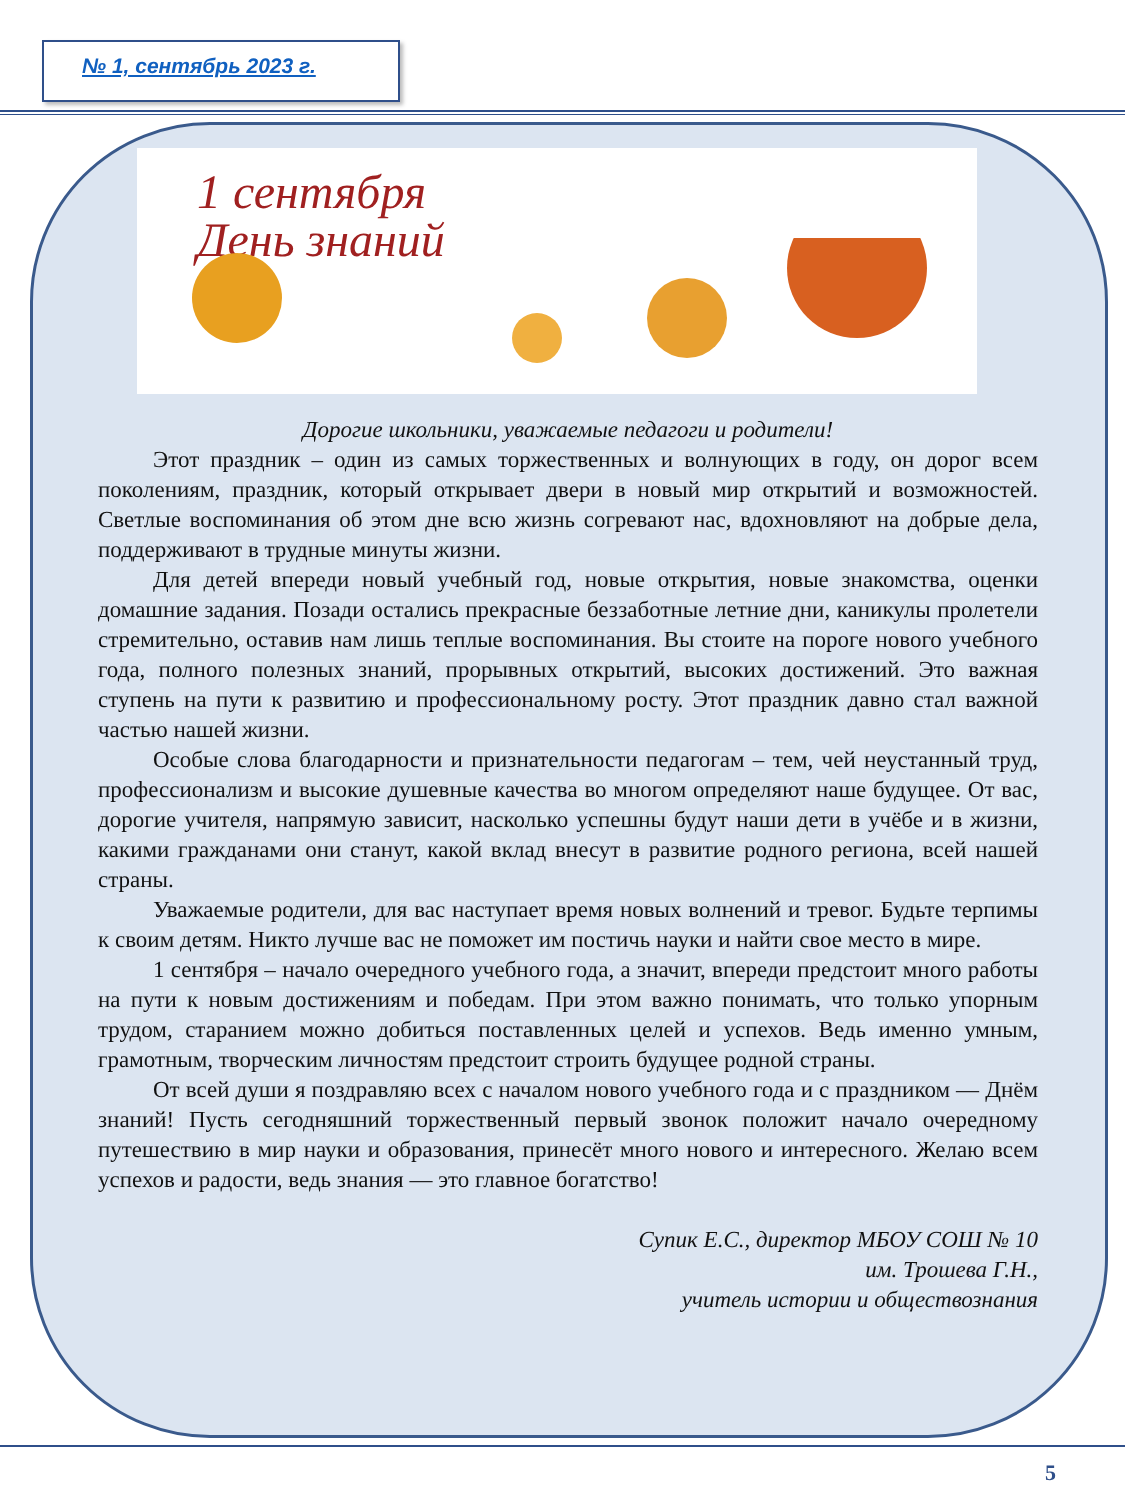№ 1, сентябрь 2023 г.
1 сентября
День знаний
Дорогие школьники, уважаемые педагоги и родители!
Этот праздник – один из самых торжественных и волнующих в году, он дорог всем поколениям, праздник, который открывает двери в новый мир открытий и возможностей. Светлые воспоминания об этом дне всю жизнь согревают нас, вдохновляют на добрые дела, поддерживают в трудные минуты жизни.
Для детей впереди новый учебный год, новые открытия, новые знакомства, оценки домашние задания. Позади остались прекрасные беззаботные летние дни, каникулы пролетели стремительно, оставив нам лишь теплые воспоминания. Вы стоите на пороге нового учебного года, полного полезных знаний, прорывных открытий, высоких достижений. Это важная ступень на пути к развитию и профессиональному росту. Этот праздник давно стал важной частью нашей жизни.
Особые слова благодарности и признательности педагогам – тем, чей неустанный труд, профессионализм и высокие душевные качества во многом определяют наше будущее. От вас, дорогие учителя, напрямую зависит, насколько успешны будут наши дети в учёбе и в жизни, какими гражданами они станут, какой вклад внесут в развитие родного региона, всей нашей страны.
Уважаемые родители, для вас наступает время новых волнений и тревог. Будьте терпимы к своим детям. Никто лучше вас не поможет им постичь науки и найти свое место в мире.
1 сентября – начало очередного учебного года, а значит, впереди предстоит много работы на пути к новым достижениям и победам. При этом важно понимать, что только упорным трудом, старанием можно добиться поставленных целей и успехов. Ведь именно умным, грамотным, творческим личностям предстоит строить будущее родной страны.
От всей души я поздравляю всех с началом нового учебного года и с праздником — Днём знаний! Пусть сегодняшний торжественный первый звонок положит начало очередному путешествию в мир науки и образования, принесёт много нового и интересного. Желаю всем успехов и радости, ведь знания — это главное богатство!
Супик Е.С., директор МБОУ СОШ № 10
им. Трошева Г.Н.,
учитель истории и обществознания
5